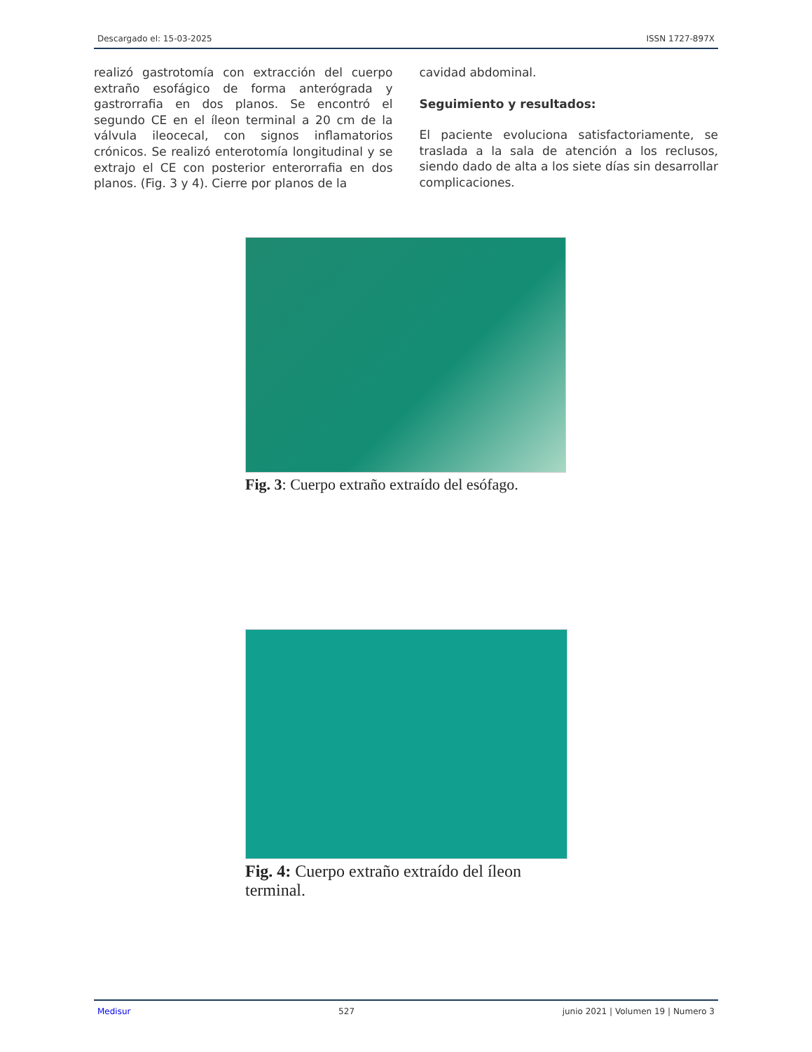Descargado el: 15-03-2025 ISSN 1727-897X
realizó gastrotomía con extracción del cuerpo extraño esofágico de forma anterógrada y gastrorrafia en dos planos. Se encontró el segundo CE en el íleon terminal a 20 cm de la válvula ileocecal, con signos inflamatorios crónicos. Se realizó enterotomía longitudinal y se extrajo el CE con posterior enterorrafia en dos planos. (Fig. 3 y 4). Cierre por planos de la
cavidad abdominal.
Seguimiento y resultados:
El paciente evoluciona satisfactoriamente, se traslada a la sala de atención a los reclusos, siendo dado de alta a los siete días sin desarrollar complicaciones.
Fig. 3: Cuerpo extraño extraído del esófago.
Fig. 4: Cuerpo extraño extraído del íleon terminal.
Medisur 527 junio 2021 | Volumen 19 | Numero 3